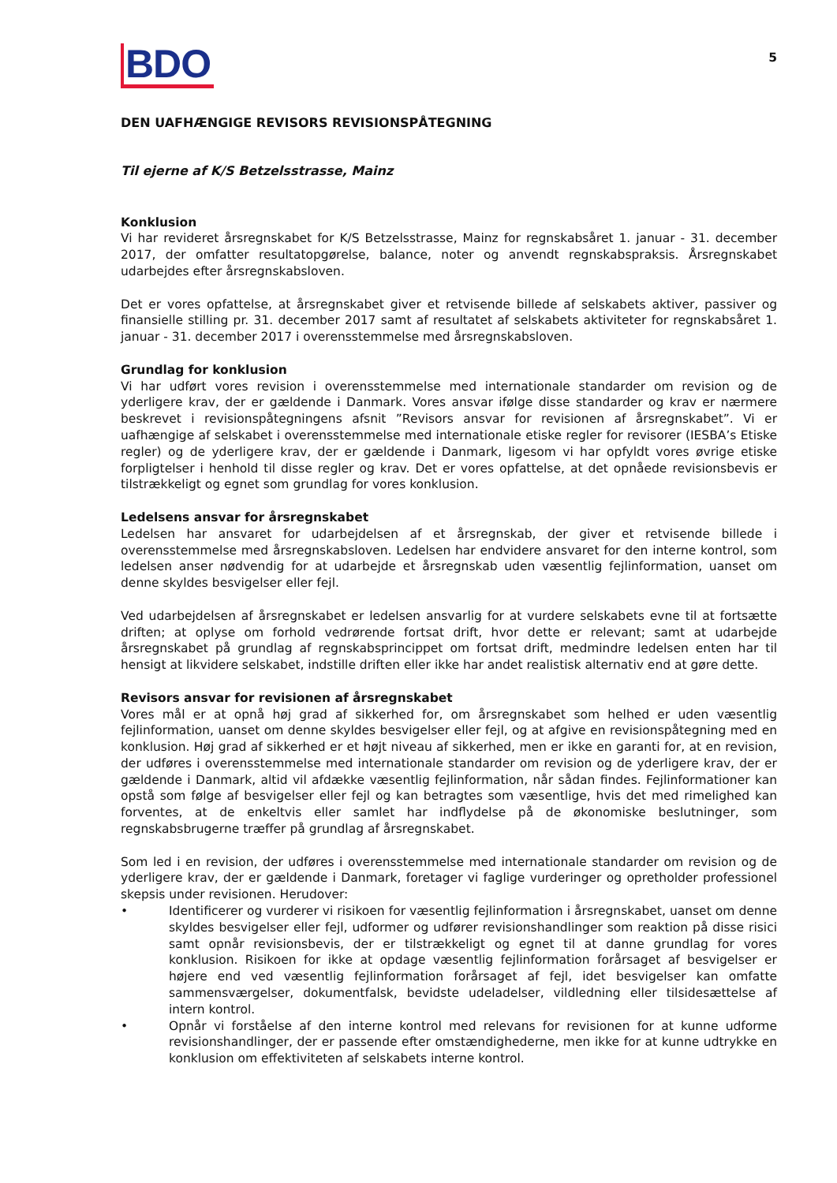BDO
5
DEN UAFHÆNGIGE REVISORS REVISIONSPÅTEGNING
Til ejerne af K/S Betzelsstrasse, Mainz
Konklusion
Vi har revideret årsregnskabet for K/S Betzelsstrasse, Mainz for regnskabsåret 1. januar - 31. december 2017, der omfatter resultatopgørelse, balance, noter og anvendt regnskabspraksis. Årsregnskabet udarbejdes efter årsregnskabsloven.
Det er vores opfattelse, at årsregnskabet giver et retvisende billede af selskabets aktiver, passiver og finansielle stilling pr. 31. december 2017 samt af resultatet af selskabets aktiviteter for regnskabsåret 1. januar - 31. december 2017 i overensstemmelse med årsregnskabsloven.
Grundlag for konklusion
Vi har udført vores revision i overensstemmelse med internationale standarder om revision og de yderligere krav, der er gældende i Danmark. Vores ansvar ifølge disse standarder og krav er nærmere beskrevet i revisionspåtegningens afsnit ”Revisors ansvar for revisionen af årsregnskabet”. Vi er uafhængige af selskabet i overensstemmelse med internationale etiske regler for revisorer (IESBA’s Etiske regler) og de yderligere krav, der er gældende i Danmark, ligesom vi har opfyldt vores øvrige etiske forpligtelser i henhold til disse regler og krav. Det er vores opfattelse, at det opnåede revisionsbevis er tilstrækkeligt og egnet som grundlag for vores konklusion.
Ledelsens ansvar for årsregnskabet
Ledelsen har ansvaret for udarbejdelsen af et årsregnskab, der giver et retvisende billede i overensstemmelse med årsregnskabsloven. Ledelsen har endvidere ansvaret for den interne kontrol, som ledelsen anser nødvendig for at udarbejde et årsregnskab uden væsentlig fejlinformation, uanset om denne skyldes besvigelser eller fejl.
Ved udarbejdelsen af årsregnskabet er ledelsen ansvarlig for at vurdere selskabets evne til at fortsætte driften; at oplyse om forhold vedrørende fortsat drift, hvor dette er relevant; samt at udarbejde årsregnskabet på grundlag af regnskabsprincippet om fortsat drift, medmindre ledelsen enten har til hensigt at likvidere selskabet, indstille driften eller ikke har andet realistisk alternativ end at gøre dette.
Revisors ansvar for revisionen af årsregnskabet
Vores mål er at opnå høj grad af sikkerhed for, om årsregnskabet som helhed er uden væsentlig fejlinformation, uanset om denne skyldes besvigelser eller fejl, og at afgive en revisionspåtegning med en konklusion. Høj grad af sikkerhed er et højt niveau af sikkerhed, men er ikke en garanti for, at en revision, der udføres i overensstemmelse med internationale standarder om revision og de yderligere krav, der er gældende i Danmark, altid vil afdække væsentlig fejlinformation, når sådan findes. Fejlinformationer kan opstå som følge af besvigelser eller fejl og kan betragtes som væsentlige, hvis det med rimelighed kan forventes, at de enkeltvis eller samlet har indflydelse på de økonomiske beslutninger, som regnskabsbrugerne træffer på grundlag af årsregnskabet.
Som led i en revision, der udføres i overensstemmelse med internationale standarder om revision og de yderligere krav, der er gældende i Danmark, foretager vi faglige vurderinger og opretholder professionel skepsis under revisionen. Herudover:
• Identificerer og vurderer vi risikoen for væsentlig fejlinformation i årsregnskabet, uanset om denne skyldes besvigelser eller fejl, udformer og udfører revisionshandlinger som reaktion på disse risici samt opnår revisionsbevis, der er tilstrækkeligt og egnet til at danne grundlag for vores konklusion. Risikoen for ikke at opdage væsentlig fejlinformation forårsaget af besvigelser er højere end ved væsentlig fejlinformation forårsaget af fejl, idet besvigelser kan omfatte sammensværgelser, dokumentfalsk, bevidste udeladelser, vildledning eller tilsidesættelse af intern kontrol.
• Opnår vi forståelse af den interne kontrol med relevans for revisionen for at kunne udforme revisionshandlinger, der er passende efter omstændighederne, men ikke for at kunne udtrykke en konklusion om effektiviteten af selskabets interne kontrol.